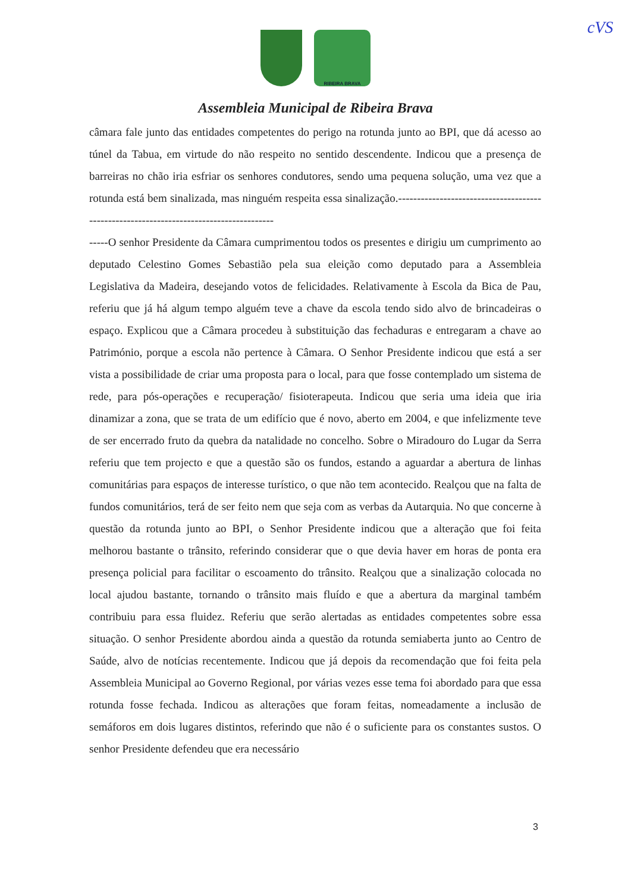cVS
RIBEIRA BRAVA
Assembleia Municipal de Ribeira Brava
câmara fale junto das entidades competentes do perigo na rotunda junto ao BPI, que dá acesso ao túnel da Tabua, em virtude do não respeito no sentido descendente. Indicou que a presença de barreiras no chão iria esfriar os senhores condutores, sendo uma pequena solução, uma vez que a rotunda está bem sinalizada, mas ninguém respeita essa sinalização.---------------------------------------------------------------------------------------
-----O senhor Presidente da Câmara cumprimentou todos os presentes e dirigiu um cumprimento ao deputado Celestino Gomes Sebastião pela sua eleição como deputado para a Assembleia Legislativa da Madeira, desejando votos de felicidades. Relativamente à Escola da Bica de Pau, referiu que já há algum tempo alguém teve a chave da escola tendo sido alvo de brincadeiras o espaço. Explicou que a Câmara procedeu à substituição das fechaduras e entregaram a chave ao Património, porque a escola não pertence à Câmara. O Senhor Presidente indicou que está a ser vista a possibilidade de criar uma proposta para o local, para que fosse contemplado um sistema de rede, para pós-operações e recuperação/ fisioterapeuta. Indicou que seria uma ideia que iria dinamizar a zona, que se trata de um edifício que é novo, aberto em 2004, e que infelizmente teve de ser encerrado fruto da quebra da natalidade no concelho. Sobre o Miradouro do Lugar da Serra referiu que tem projecto e que a questão são os fundos, estando a aguardar a abertura de linhas comunitárias para espaços de interesse turístico, o que não tem acontecido. Realçou que na falta de fundos comunitários, terá de ser feito nem que seja com as verbas da Autarquia. No que concerne à questão da rotunda junto ao BPI, o Senhor Presidente indicou que a alteração que foi feita melhorou bastante o trânsito, referindo considerar que o que devia haver em horas de ponta era presença policial para facilitar o escoamento do trânsito. Realçou que a sinalização colocada no local ajudou bastante, tornando o trânsito mais fluído e que a abertura da marginal também contribuiu para essa fluidez. Referiu que serão alertadas as entidades competentes sobre essa situação. O senhor Presidente abordou ainda a questão da rotunda semiaberta junto ao Centro de Saúde, alvo de notícias recentemente. Indicou que já depois da recomendação que foi feita pela Assembleia Municipal ao Governo Regional, por várias vezes esse tema foi abordado para que essa rotunda fosse fechada. Indicou as alterações que foram feitas, nomeadamente a inclusão de semáforos em dois lugares distintos, referindo que não é o suficiente para os constantes sustos. O senhor Presidente defendeu que era necessário
3